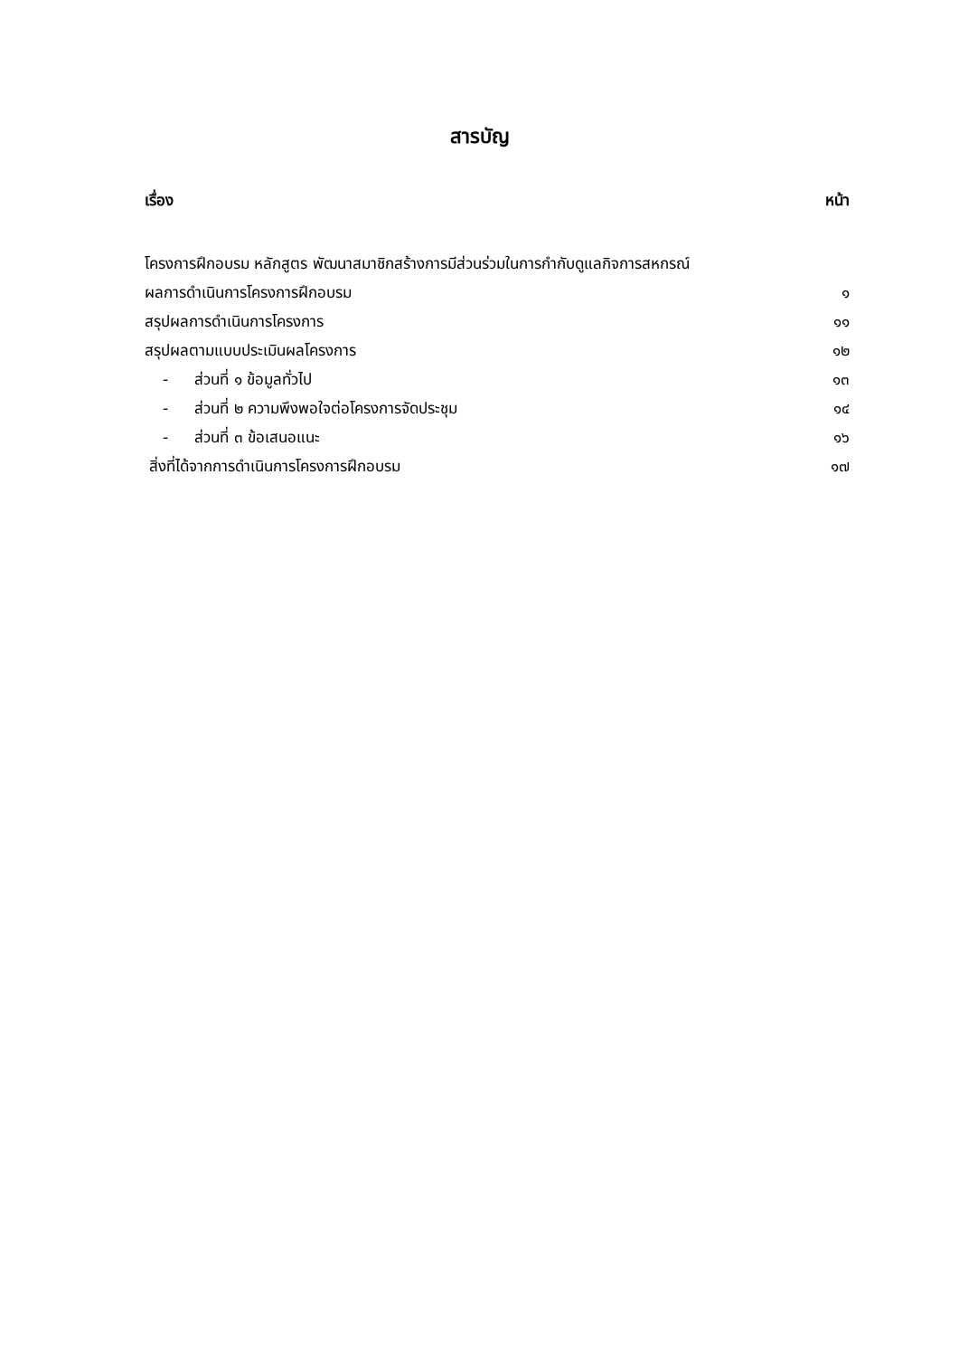สารบัญ
เรื่อง หน้า
โครงการฝึกอบรม หลักสูตร พัฒนาสมาชิกสร้างการมีส่วนร่วมในการกำกับดูแลกิจการสหกรณ์
ผลการดำเนินการโครงการฝึกอบรม ๑
สรุปผลการดำเนินการโครงการ ๑๑
สรุปผลตามแบบประเมินผลโครงการ ๑๒
- ส่วนที่ ๑ ข้อมูลทั่วไป ๑๓
- ส่วนที่ ๒ ความพึงพอใจต่อโครงการจัดประชุม ๑๔
- ส่วนที่ ๓ ข้อเสนอแนะ ๑๖
สิ่งที่ได้จากการดำเนินการโครงการฝึกอบรม ๑๗